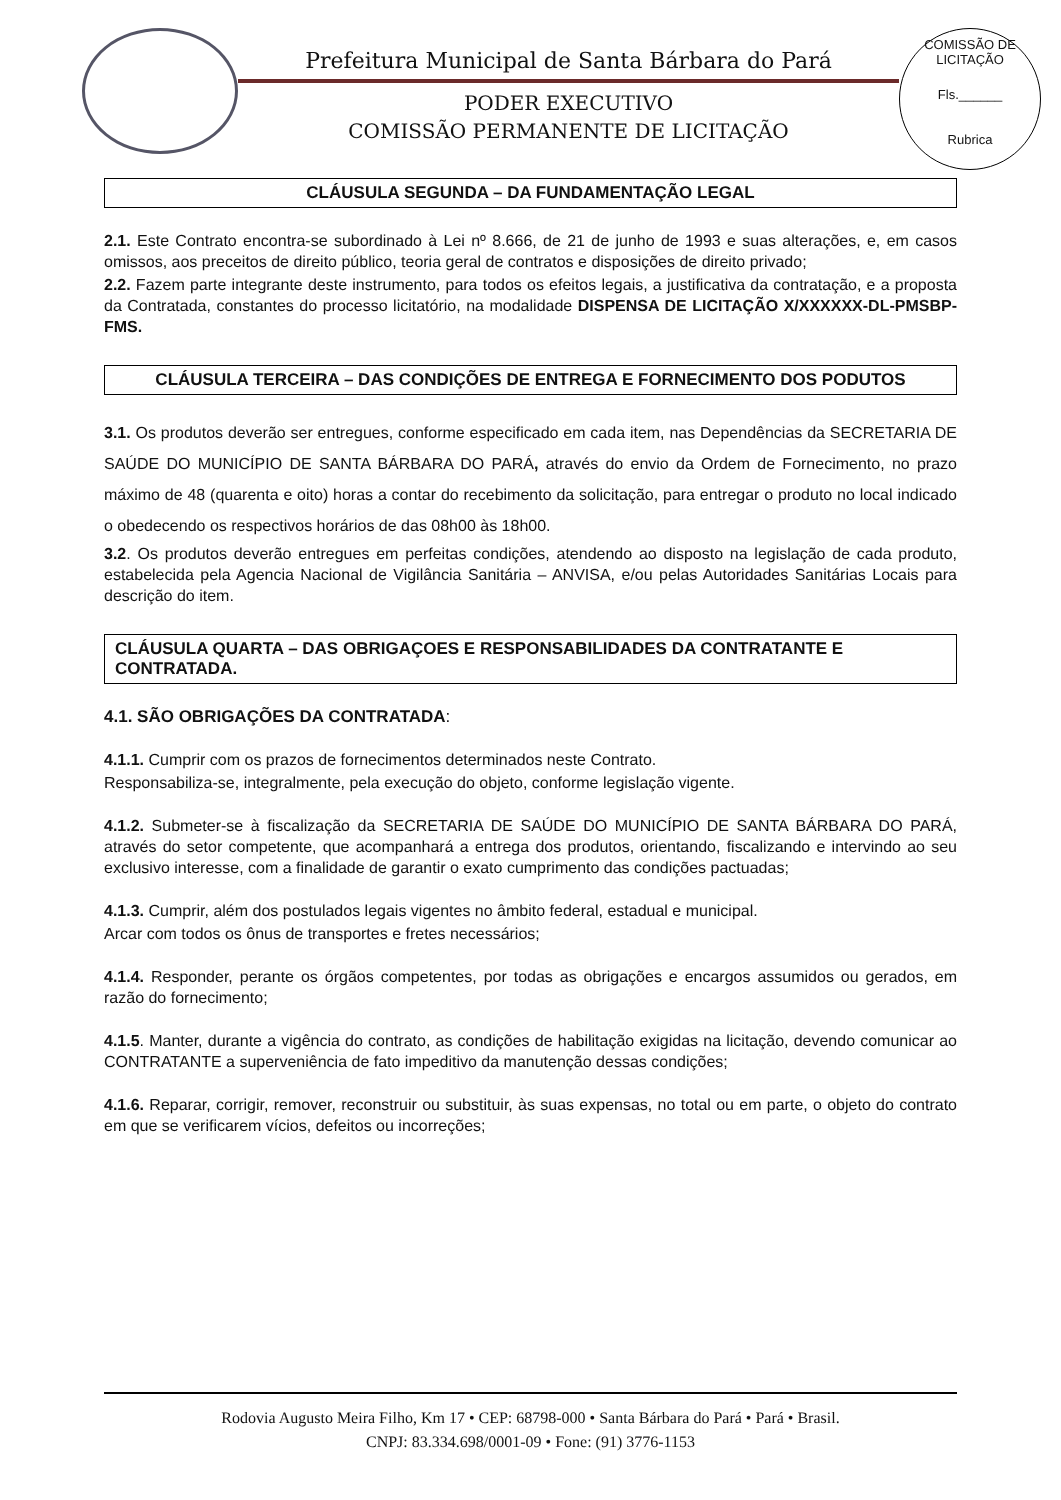Prefeitura Municipal de Santa Bárbara do Pará
PODER EXECUTIVO
COMISSÃO PERMANENTE DE LICITAÇÃO
COMISSÃO DE LICITAÇÃO
Fls.______
Rubrica
CLÁUSULA SEGUNDA – DA FUNDAMENTAÇÃO LEGAL
2.1. Este Contrato encontra-se subordinado à Lei nº 8.666, de 21 de junho de 1993 e suas alterações, e, em casos omissos, aos preceitos de direito público, teoria geral de contratos e disposições de direito privado;
2.2. Fazem parte integrante deste instrumento, para todos os efeitos legais, a justificativa da contratação, e a proposta da Contratada, constantes do processo licitatório, na modalidade DISPENSA DE LICITAÇÃO X/XXXXXX-DL-PMSBP-FMS.
CLÁUSULA TERCEIRA – DAS CONDIÇÕES DE ENTREGA E FORNECIMENTO DOS PODUTOS
3.1. Os produtos deverão ser entregues, conforme especificado em cada item, nas Dependências da SECRETARIA DE SAÚDE DO MUNICÍPIO DE SANTA BÁRBARA DO PARÁ, através do envio da Ordem de Fornecimento, no prazo máximo de 48 (quarenta e oito) horas a contar do recebimento da solicitação, para entregar o produto no local indicado o obedecendo os respectivos horários de das 08h00 às 18h00.
3.2. Os produtos deverão entregues em perfeitas condições, atendendo ao disposto na legislação de cada produto, estabelecida pela Agencia Nacional de Vigilância Sanitária – ANVISA, e/ou pelas Autoridades Sanitárias Locais para descrição do item.
CLÁUSULA QUARTA – DAS OBRIGAÇOES E RESPONSABILIDADES DA CONTRATANTE E CONTRATADA.
4.1. SÃO OBRIGAÇÕES DA CONTRATADA:
4.1.1. Cumprir com os prazos de fornecimentos determinados neste Contrato.
Responsabiliza-se, integralmente, pela execução do objeto, conforme legislação vigente.
4.1.2. Submeter-se à fiscalização da SECRETARIA DE SAÚDE DO MUNICÍPIO DE SANTA BÁRBARA DO PARÁ, através do setor competente, que acompanhará a entrega dos produtos, orientando, fiscalizando e intervindo ao seu exclusivo interesse, com a finalidade de garantir o exato cumprimento das condições pactuadas;
4.1.3. Cumprir, além dos postulados legais vigentes no âmbito federal, estadual e municipal.
Arcar com todos os ônus de transportes e fretes necessários;
4.1.4. Responder, perante os órgãos competentes, por todas as obrigações e encargos assumidos ou gerados, em razão do fornecimento;
4.1.5. Manter, durante a vigência do contrato, as condições de habilitação exigidas na licitação, devendo comunicar ao CONTRATANTE a superveniência de fato impeditivo da manutenção dessas condições;
4.1.6. Reparar, corrigir, remover, reconstruir ou substituir, às suas expensas, no total ou em parte, o objeto do contrato em que se verificarem vícios, defeitos ou incorreções;
Rodovia Augusto Meira Filho, Km 17 • CEP: 68798-000 • Santa Bárbara do Pará • Pará • Brasil.
CNPJ: 83.334.698/0001-09 • Fone: (91) 3776-1153